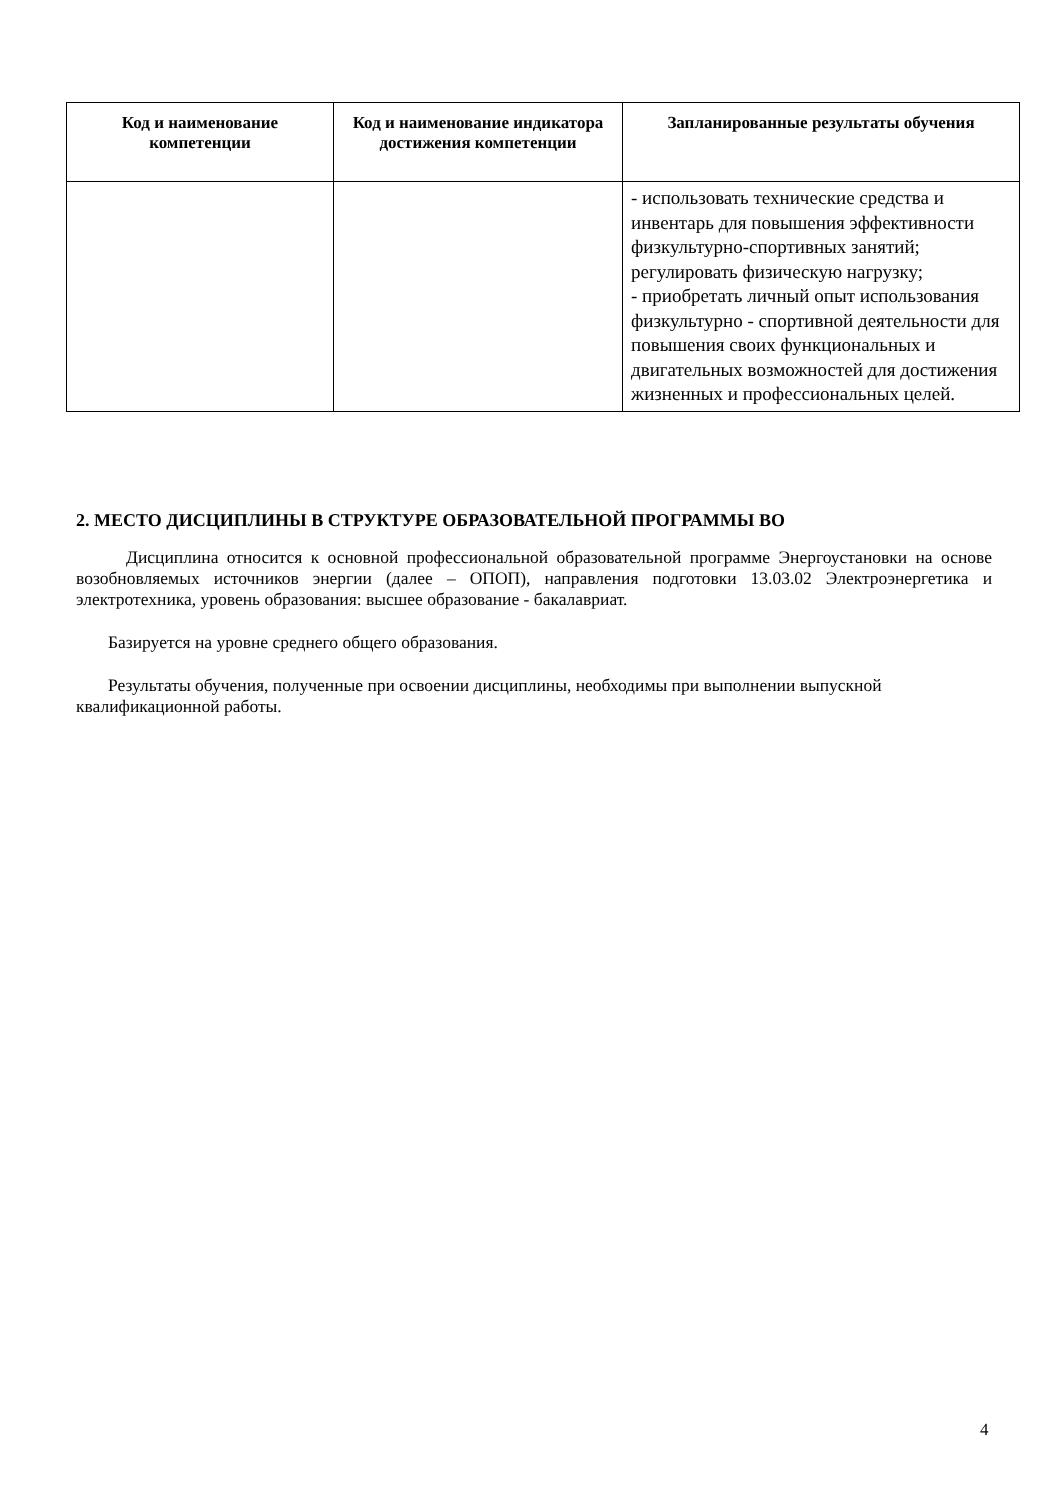| Код и наименование компетенции | Код и наименование индикатора достижения компетенции | Запланированные результаты обучения |
| --- | --- | --- |
| | | - использовать технические средства и инвентарь для повышения эффективности физкультурно-спортивных занятий; регулировать физическую нагрузку; - приобретать личный опыт использования физкультурно - спортивной деятельности для повышения своих функциональных и двигательных возможностей для достижения жизненных и профессиональных целей. |
2. МЕСТО ДИСЦИПЛИНЫ В СТРУКТУРЕ ОБРАЗОВАТЕЛЬНОЙ ПРОГРАММЫ ВО
Дисциплина относится к основной профессиональной образовательной программе Энергоустановки на основе возобновляемых источников энергии (далее – ОПОП), направления подготовки 13.03.02 Электроэнергетика и электротехника, уровень образования: высшее образование - бакалавриат.
Базируется на уровне среднего общего образования.
Результаты обучения, полученные при освоении дисциплины, необходимы при выполнении выпускной квалификационной работы.
4